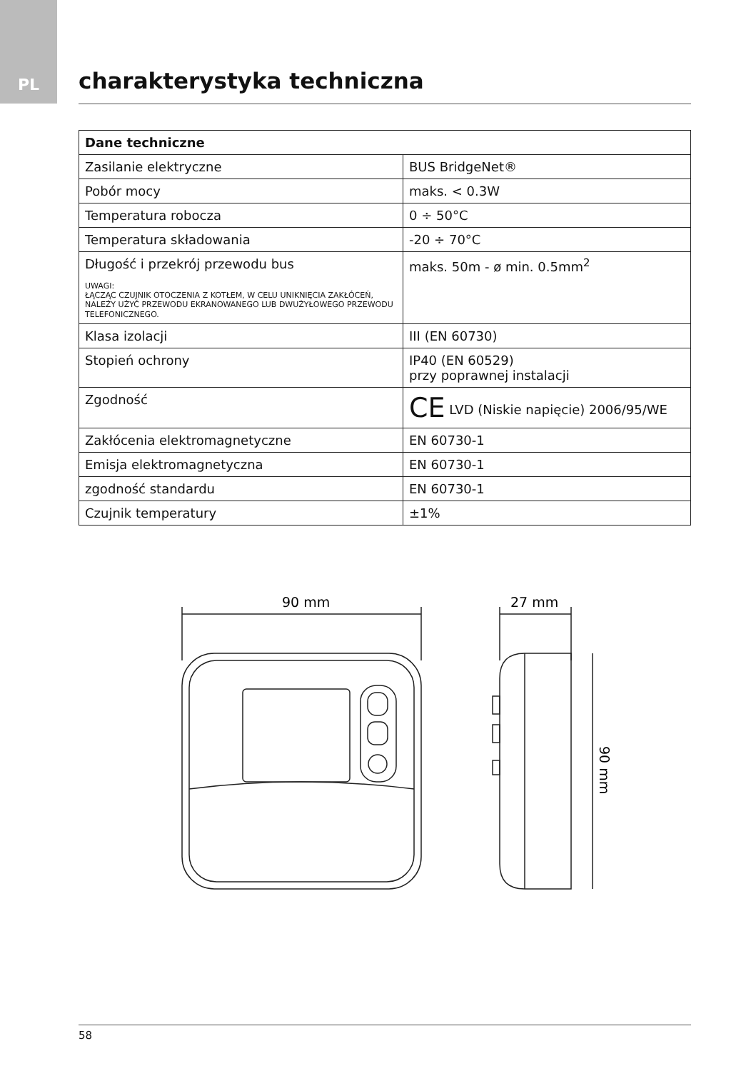PL
charakterystyka techniczna
| Dane techniczne | |
| --- | --- |
| Zasilanie elektryczne | BUS BridgeNet® |
| Pobór mocy | maks. < 0.3W |
| Temperatura robocza | 0 ÷ 50°C |
| Temperatura składowania | -20 ÷ 70°C |
| Długość i przekrój przewodu bus UWAGI: ŁĄCZĄC CZUJNIK OTOCZENIA Z KOTŁEM, W CELU UNIKNIĘCIA ZAKŁÓCEŃ, NALEŻY UŻYĆ PRZEWODU EKRANOWANEGO LUB DWUŻYŁOWEGO PRZEWODU TELEFONICZNEGO. | maks. 50m - ø min. 0.5mm<sup>2</sup> |
| Klasa izolacji | III (EN 60730) |
| Stopień ochrony | IP40 (EN 60529) przy poprawnej instalacji |
| Zgodność | CE LVD (Niskie napięcie) 2006/95/WE |
| Zakłócenia elektromagnetyczne | EN 60730-1 |
| Emisja elektromagnetyczna | EN 60730-1 |
| zgodność standardu | EN 60730-1 |
| Czujnik temperatury | ±1% |
90 mm
27 mm
90 mm
58